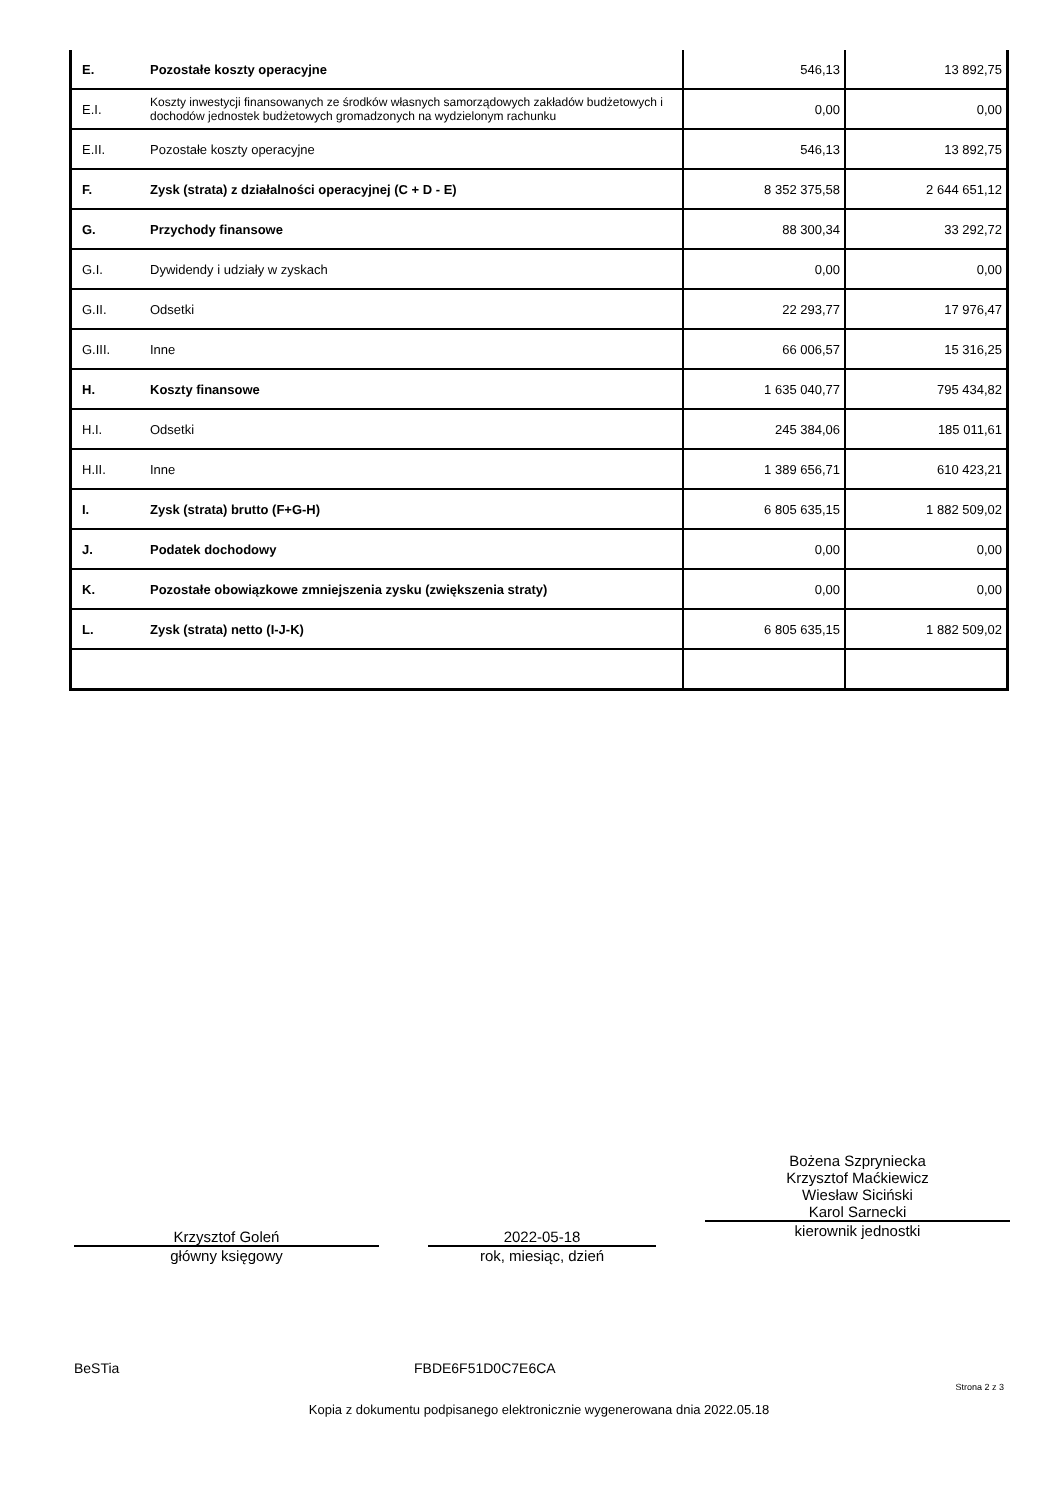| E. | Pozostałe koszty operacyjne | 546,13 | 13 892,75 |
| E.I. | Koszty inwestycji finansowanych ze środków własnych samorządowych zakładów budżetowych i dochodów jednostek budżetowych gromadzonych na wydzielonym rachunku | 0,00 | 0,00 |
| E.II. | Pozostałe koszty operacyjne | 546,13 | 13 892,75 |
| F. | Zysk (strata) z działalności operacyjnej (C + D - E) | 8 352 375,58 | 2 644 651,12 |
| G. | Przychody finansowe | 88 300,34 | 33 292,72 |
| G.I. | Dywidendy i udziały w zyskach | 0,00 | 0,00 |
| G.II. | Odsetki | 22 293,77 | 17 976,47 |
| G.III. | Inne | 66 006,57 | 15 316,25 |
| H. | Koszty finansowe | 1 635 040,77 | 795 434,82 |
| H.I. | Odsetki | 245 384,06 | 185 011,61 |
| H.II. | Inne | 1 389 656,71 | 610 423,21 |
| I. | Zysk (strata) brutto (F+G-H) | 6 805 635,15 | 1 882 509,02 |
| J. | Podatek dochodowy | 0,00 | 0,00 |
| K. | Pozostałe obowiązkowe zmniejszenia zysku (zwiększenia straty) | 0,00 | 0,00 |
| L. | Zysk (strata) netto (I-J-K) | 6 805 635,15 | 1 882 509,02 |
Krzysztof Goleń
główny księgowy
2022-05-18
rok, miesiąc, dzień
Bożena Szpryniecka
Krzysztof Maćkiewicz
Wiesław Siciński
Karol Sarnecki
kierownik jednostki
BeSTia FBDE6F51D0C7E6CA
Strona 2 z 3
Kopia z dokumentu podpisanego elektronicznie wygenerowana dnia 2022.05.18